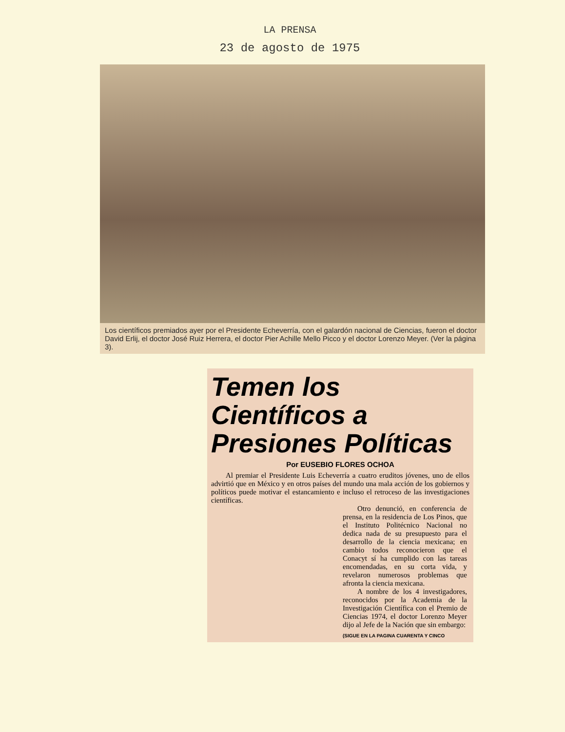LA PRENSA
23 de agosto de 1975
Los científicos premiados ayer por el Presidente Echeverría, con el galardón nacional de Ciencias, fueron el doctor David Erlij, el doctor José Ruiz Herrera, el doctor Pier Achille Mello Picco y el doctor Lorenzo Meyer. (Ver la página 3).
Temen los Científicos a Presiones Políticas
Por EUSEBIO FLORES OCHOA
Al premiar el Presidente Luis Echeverría a cuatro eruditos jóvenes, uno de ellos advirtió que en México y en otros países del mundo una mala acción de los gobiernos y políticos puede motivar el estancamiento e incluso el retroceso de las investigaciones científicas.
Otro denunció, en conferencia de prensa, en la residencia de Los Pinos, que el Instituto Politécnico Nacional no dedica nada de su presupuesto para el desarrollo de la ciencia mexicana; en cambio todos reconocieron que el Conacyt sí ha cumplido con las tareas encomendadas, en su corta vida, y revelaron numerosos problemas que afronta la ciencia mexicana.
A nombre de los 4 investigadores, reconocidos por la Academia de la Investigación Científica con el Premio de Ciencias 1974, el doctor Lorenzo Meyer dijo al Jefe de la Nación que sin embargo:
(SIGUE EN LA PAGINA CUARENTA Y CINCO